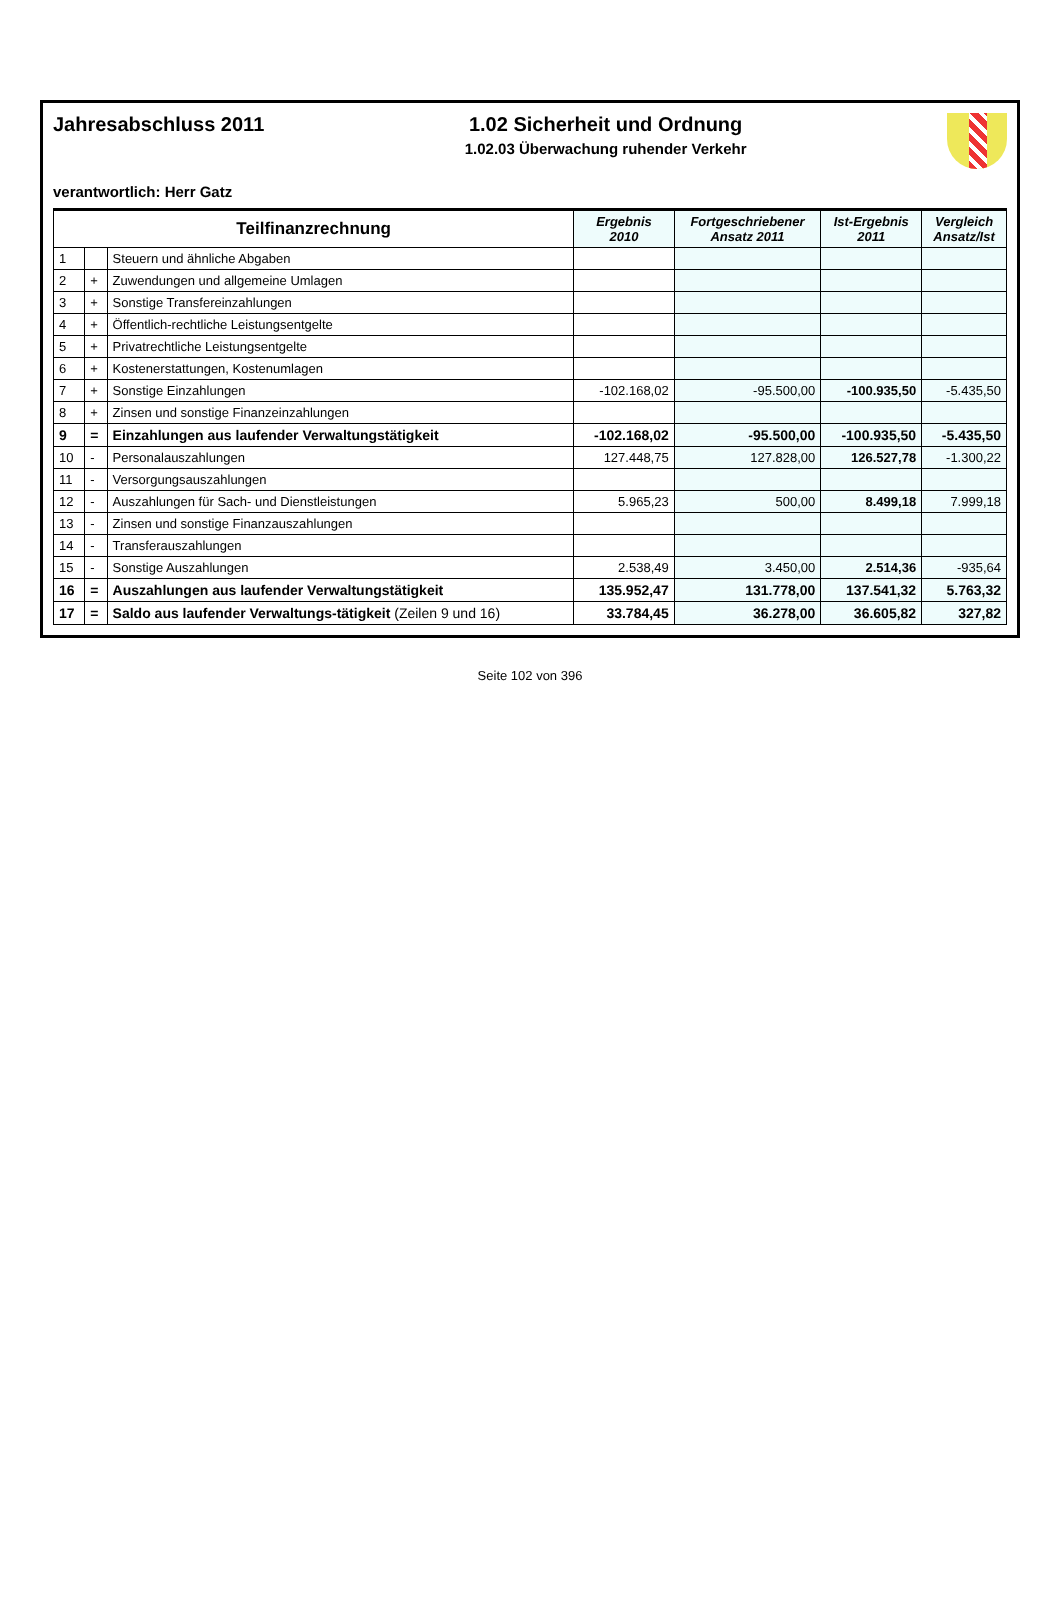Jahresabschluss 2011 1.02 Sicherheit und Ordnung
1.02.03 Überwachung ruhender Verkehr
verantwortlich: Herr Gatz
| Teilfinanzrechnung | | | Ergebnis 2010 | Fortgeschriebener Ansatz 2011 | Ist-Ergebnis 2011 | Vergleich Ansatz/Ist |
| --- | --- | --- | --- | --- | --- | --- |
| 1 | | Steuern und ähnliche Abgaben | | | | |
| 2 | + | Zuwendungen und allgemeine Umlagen | | | | |
| 3 | + | Sonstige Transfereinzahlungen | | | | |
| 4 | + | Öffentlich-rechtliche Leistungsentgelte | | | | |
| 5 | + | Privatrechtliche Leistungsentgelte | | | | |
| 6 | + | Kostenerstattungen, Kostenumlagen | | | | |
| 7 | + | Sonstige Einzahlungen | -102.168,02 | -95.500,00 | -100.935,50 | -5.435,50 |
| 8 | + | Zinsen und sonstige Finanzeinzahlungen | | | | |
| 9 | = | Einzahlungen aus laufender Verwaltungstätigkeit | -102.168,02 | -95.500,00 | -100.935,50 | -5.435,50 |
| 10 | - | Personalauszahlungen | 127.448,75 | 127.828,00 | 126.527,78 | -1.300,22 |
| 11 | - | Versorgungsauszahlungen | | | | |
| 12 | - | Auszahlungen für Sach- und Dienstleistungen | 5.965,23 | 500,00 | 8.499,18 | 7.999,18 |
| 13 | - | Zinsen und sonstige Finanzauszahlungen | | | | |
| 14 | - | Transferauszahlungen | | | | |
| 15 | - | Sonstige Auszahlungen | 2.538,49 | 3.450,00 | 2.514,36 | -935,64 |
| 16 | = | Auszahlungen aus laufender Verwaltungstätigkeit | 135.952,47 | 131.778,00 | 137.541,32 | 5.763,32 |
| 17 | = | Saldo aus laufender Verwaltungs-tätigkeit (Zeilen 9 und 16) | 33.784,45 | 36.278,00 | 36.605,82 | 327,82 |
Seite 102 von 396